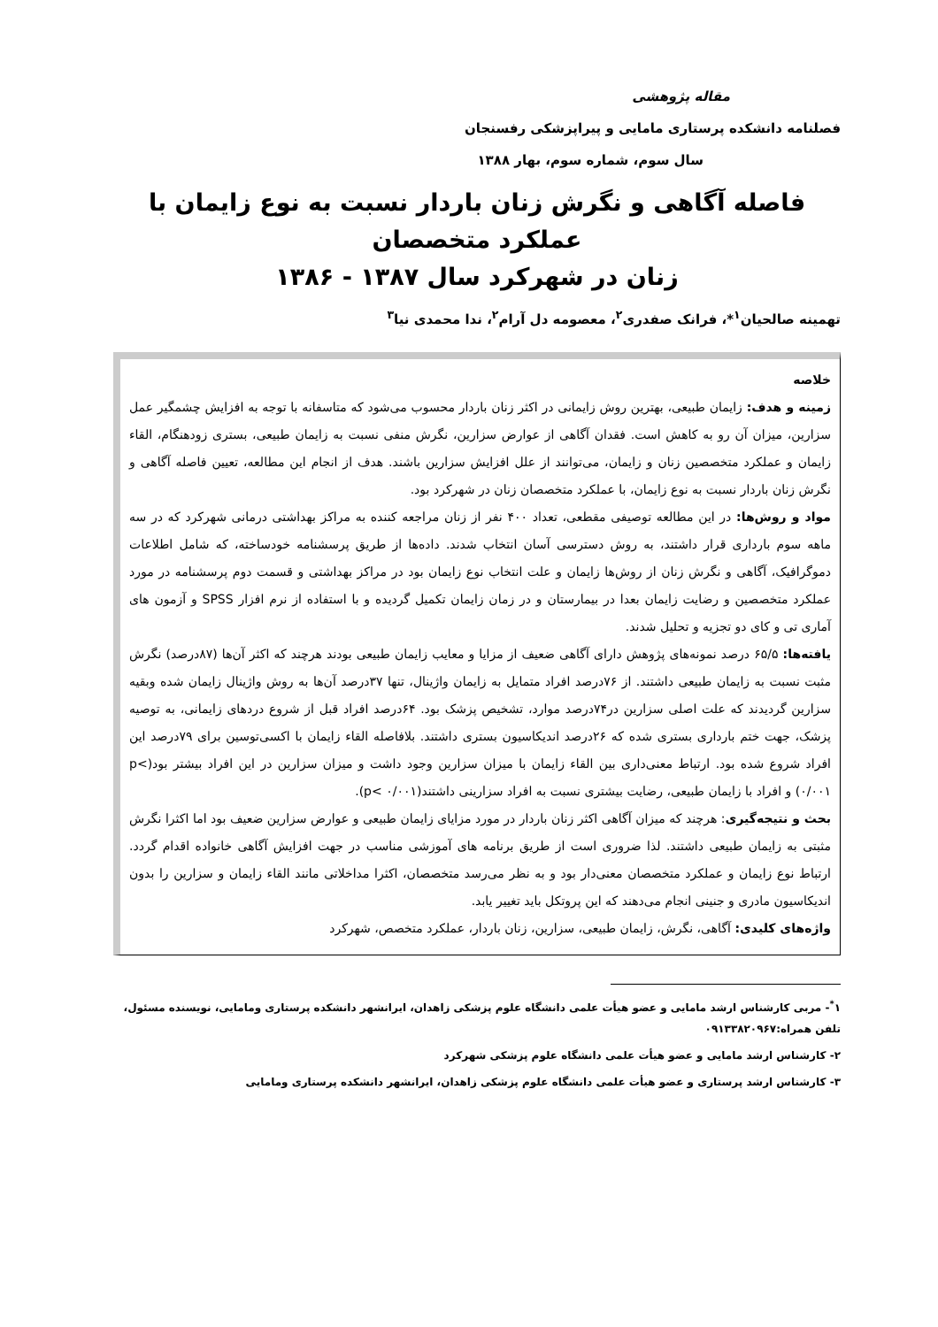مقاله پژوهشی
فصلنامه دانشکده پرستاری مامایی و پیراپزشکی رفسنجان
سال سوم، شماره سوم، بهار ۱۳۸۸
فاصله آگاهی و نگرش زنان باردار نسبت به نوع زایمان با عملکرد متخصصان
زنان در شهرکرد سال ۱۳۸۷ - ۱۳۸۶
تهمینه صالحیان<sup>۱</sup>*، فرانک صفدری<sup>۲</sup>، معصومه دل آرام<sup>۲</sup>، ندا محمدی نیا<sup>۳</sup>
خلاصه
زمینه و هدف: زایمان طبیعی، بهترین روش زایمانی در اکثر زنان باردار محسوب می‌شود که متاسفانه با توجه به افزایش چشمگیر عمل سزارین، میزان آن رو به کاهش است. فقدان آگاهی از عوارض سزارین، نگرش منفی نسبت به زایمان طبیعی، بستری زودهنگام، القاء زایمان و عملکرد متخصصین زنان و زایمان، می‌توانند از علل افزایش سزارین باشند. هدف از انجام این مطالعه، تعیین فاصله آگاهی و نگرش زنان باردار نسبت به نوع زایمان، با عملکرد متخصصان زنان در شهرکرد بود.
مواد و روش‌ها: در این مطالعه توصیفی مقطعی، تعداد ۴۰۰ نفر از زنان مراجعه کننده به مراکز بهداشتی درمانی شهرکرد که در سه ماهه سوم بارداری قرار داشتند، به روش دسترسی آسان انتخاب شدند. داده‌ها از طریق پرسشنامه خودساخته، که شامل اطلاعات دموگرافیک، آگاهی و نگرش زنان از روش‌ها زایمان و علت انتخاب نوع زایمان بود در مراکز بهداشتی و قسمت دوم پرسشنامه در مورد عملکرد متخصصین و رضایت زایمان بعدا در بیمارستان و در زمان زایمان تکمیل گردیده و با استفاده از نرم افزار SPSS و آزمون های آماری تی و کای دو تجزیه و تحلیل شدند.
یافته‌ها: ۶۵/۵ درصد نمونه‌های پژوهش دارای آگاهی ضعیف از مزایا و معایب زایمان طبیعی بودند هرچند که اکثر آن‌ها (۸۷درصد) نگرش مثبت نسبت به زایمان طبیعی داشتند. از ۷۶درصد افراد متمایل به زایمان واژینال، تنها ۳۷درصد آن‌ها به روش واژینال زایمان شده وبقیه سزارین گردیدند که علت اصلی سزارین در۷۴درصد موارد، تشخیص پزشک بود. ۶۴درصد افراد قبل از شروع دردهای زایمانی، به توصیه پزشک، جهت ختم بارداری بستری شده که ۲۶درصد اندیکاسیون بستری داشتند. بلافاصله القاء زایمان با اکسی‌توسین برای ۷۹درصد این افراد شروع شده بود. ارتباط معنی‌داری بین القاء زایمان با میزان سزارین وجود داشت و میزان سزارین در این افراد بیشتر بود(p< ۰/۰۰۱) و افراد با زایمان طبیعی، رضایت بیشتری نسبت به افراد سزارینی داشتند(p< ۰/۰۰۱).
بحث و نتیجه‌گیری: هرچند که میزان آگاهی اکثر زنان باردار در مورد مزایای زایمان طبیعی و عوارض سزارین ضعیف بود اما اکثرا نگرش مثبتی به زایمان طبیعی داشتند. لذا ضروری است از طریق برنامه های آموزشی مناسب در جهت افزایش آگاهی خانواده اقدام گردد. ارتباط نوع زایمان و عملکرد متخصصان معنی‌دار بود و به نظر می‌رسد متخصصان، اکثرا مداخلاتی مانند القاء زایمان و سزارین را بدون اندیکاسیون مادری و جنینی انجام می‌دهند که این پروتکل باید تغییر یابد.
واژه‌های کلیدی: آگاهی، نگرش، زایمان طبیعی، سزارین، زنان باردار، عملکرد متخصص، شهرکرد
۱<sup>*</sup>- مربی کارشناس ارشد مامایی و عضو هیأت علمی دانشگاه علوم پزشکی زاهدان، ایرانشهر دانشکده پرستاری ومامایی، نویسنده مسئول، تلفن همراه:۰۹۱۳۳۸۲۰۹۶۷
۲- کارشناس ارشد مامایی و عضو هیأت علمی دانشگاه علوم پزشکی شهرکرد
۳- کارشناس ارشد پرستاری و عضو هیأت علمی دانشگاه علوم پزشکی زاهدان، ایرانشهر دانشکده پرستاری ومامایی